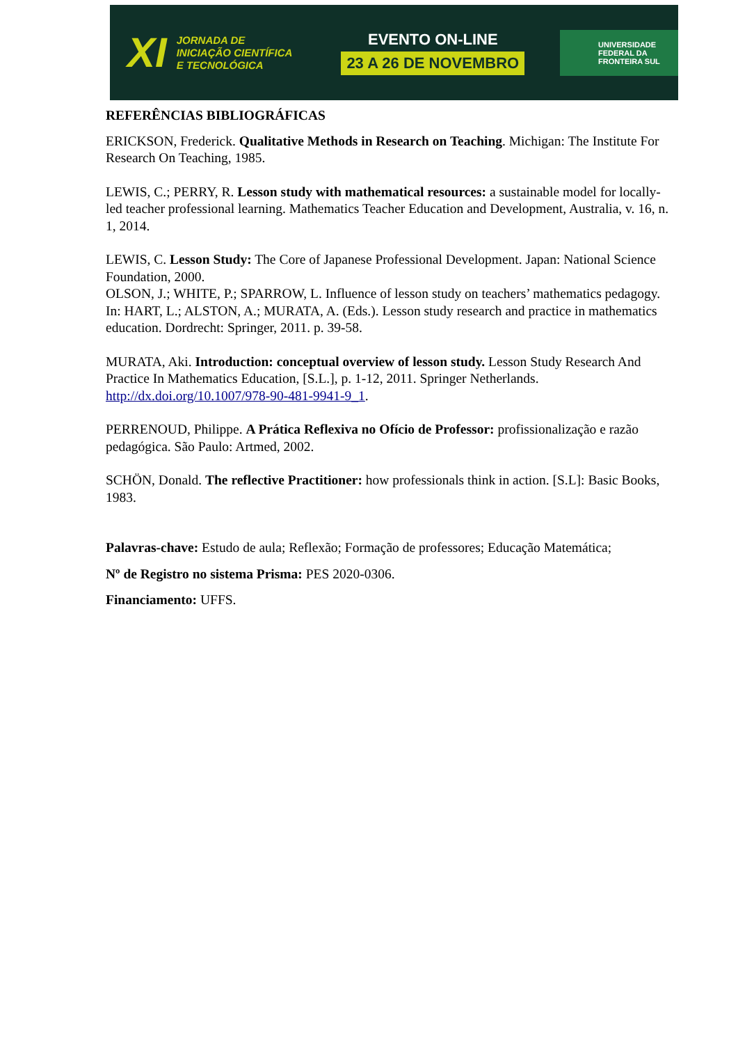XI JORNADA DE
INICIAÇÃO CIENTÍFICA
E TECNOLÓGICA
EVENTO ON-LINE
23 A 26 DE NOVEMBRO
UNIVERSIDADE
FEDERAL DA
FRONTEIRA SUL
REFERÊNCIAS BIBLIOGRÁFICAS
ERICKSON, Frederick. Qualitative Methods in Research on Teaching. Michigan: The Institute For Research On Teaching, 1985.
LEWIS, C.; PERRY, R. Lesson study with mathematical resources: a sustainable model for locally-led teacher professional learning. Mathematics Teacher Education and Development, Australia, v. 16, n. 1, 2014.
LEWIS, C. Lesson Study: The Core of Japanese Professional Development. Japan: National Science Foundation, 2000.
OLSON, J.; WHITE, P.; SPARROW, L. Influence of lesson study on teachers’ mathematics pedagogy. In: HART, L.; ALSTON, A.; MURATA, A. (Eds.). Lesson study research and practice in mathematics education. Dordrecht: Springer, 2011. p. 39-58.
MURATA, Aki. Introduction: conceptual overview of lesson study. Lesson Study Research And Practice In Mathematics Education, [S.L.], p. 1-12, 2011. Springer Netherlands. http://dx.doi.org/10.1007/978-90-481-9941-9_1.
PERRENOUD, Philippe. A Prática Reflexiva no Ofício de Professor: profissionalização e razão pedagógica. São Paulo: Artmed, 2002.
SCHÖN, Donald. The reflective Practitioner: how professionals think in action. [S.L]: Basic Books, 1983.
Palavras-chave: Estudo de aula; Reflexão; Formação de professores; Educação Matemática;
Nº de Registro no sistema Prisma: PES 2020-0306.
Financiamento: UFFS.